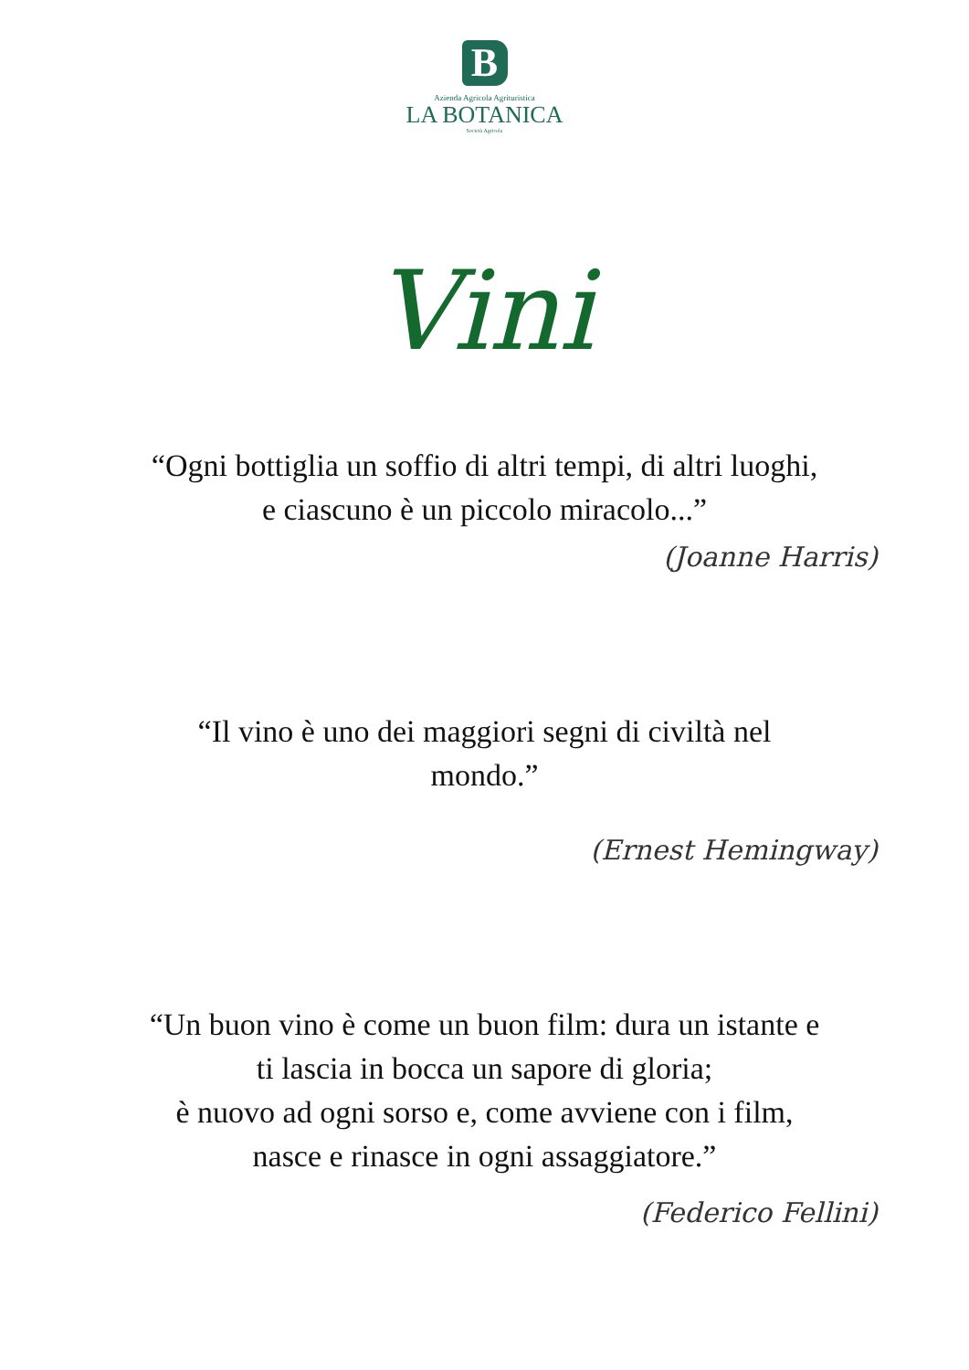B
Azienda Agricola Agrituristica
LA BOTANICA
Società Agricola
Vini
“Ogni bottiglia un soffio di altri tempi, di altri luoghi,
e ciascuno è un piccolo miracolo...”
(Joanne Harris)
“Il vino è uno dei maggiori segni di civiltà nel
mondo.”
(Ernest Hemingway)
“Un buon vino è come un buon film: dura un istante e
ti lascia in bocca un sapore di gloria;
è nuovo ad ogni sorso e, come avviene con i film,
nasce e rinasce in ogni assaggiatore.”
(Federico Fellini)